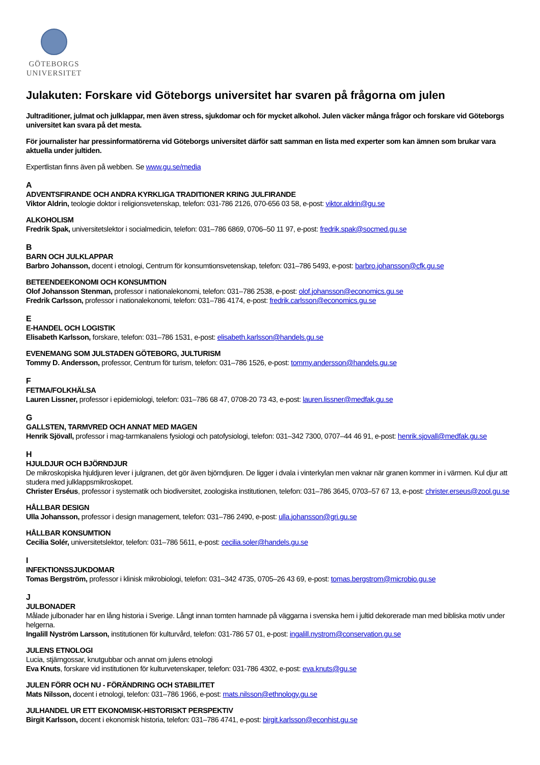GÖTEBORGS
UNIVERSITET
Julakuten: Forskare vid Göteborgs universitet har svaren på frågorna om julen
Jultraditioner, julmat och julklappar, men även stress, sjukdomar och för mycket alkohol. Julen väcker många frågor och forskare vid Göteborgs universitet kan svara på det mesta.
För journalister har pressinformatörerna vid Göteborgs universitet därför satt samman en lista med experter som kan ämnen som brukar vara aktuella under jultiden.
Expertlistan finns även på webben. Se www.gu.se/media
A
ADVENTSFIRANDE OCH ANDRA KYRKLIGA TRADITIONER KRING JULFIRANDE
Viktor Aldrin, teologie doktor i religionsvetenskap, telefon: 031-786 2126, 070-656 03 58, e-post: viktor.aldrin@gu.se
ALKOHOLISM
Fredrik Spak, universitetslektor i socialmedicin, telefon: 031–786 6869, 0706–50 11 97, e-post: fredrik.spak@socmed.gu.se
B
BARN OCH JULKLAPPAR
Barbro Johansson, docent i etnologi, Centrum för konsumtionsvetenskap, telefon: 031–786 5493, e-post: barbro.johansson@cfk.gu.se
BETEENDEEKONOMI OCH KONSUMTION
Olof Johansson Stenman, professor i nationalekonomi, telefon: 031–786 2538, e-post: olof.johansson@economics.gu.se
Fredrik Carlsson, professor i nationalekonomi, telefon: 031–786 4174, e-post: fredrik.carlsson@economics.gu.se
E
E-HANDEL OCH LOGISTIK
Elisabeth Karlsson, forskare, telefon: 031–786 1531, e-post: elisabeth.karlsson@handels.gu.se
EVENEMANG SOM JULSTADEN GÖTEBORG, JULTURISM
Tommy D. Andersson, professor, Centrum för turism, telefon: 031–786 1526, e-post: tommy.andersson@handels.gu.se
F
FETMA/FOLKHÄLSA
Lauren Lissner, professor i epidemiologi, telefon: 031–786 68 47, 0708-20 73 43, e-post: lauren.lissner@medfak.gu.se
G
GALLSTEN, TARMVRED OCH ANNAT MED MAGEN
Henrik Sjövall, professor i mag-tarmkanalens fysiologi och patofysiologi, telefon: 031–342 7300, 0707–44 46 91, e-post: henrik.sjovall@medfak.gu.se
H
HJULDJUR OCH BJÖRNDJUR
De mikroskopiska hjuldjuren lever i julgranen, det gör även björndjuren. De ligger i dvala i vinterkylan men vaknar när granen kommer in i värmen. Kul djur att studera med julklappsmikroskopet.
Christer Erséus, professor i systematik och biodiversitet, zoologiska institutionen, telefon: 031–786 3645, 0703–57 67 13, e-post: christer.erseus@zool.gu.se
HÅLLBAR DESIGN
Ulla Johansson, professor i design management, telefon: 031–786 2490, e-post: ulla.johansson@gri.gu.se
HÅLLBAR KONSUMTION
Cecilia Solér, universitetslektor, telefon: 031–786 5611, e-post: cecilia.soler@handels.gu.se
I
INFEKTIONSSJUKDOMAR
Tomas Bergström, professor i klinisk mikrobiologi, telefon: 031–342 4735, 0705–26 43 69, e-post: tomas.bergstrom@microbio.gu.se
J
JULBONADER
Målade julbonader har en lång historia i Sverige. Långt innan tomten hamnade på väggarna i svenska hem i jultid dekorerade man med bibliska motiv under helgerna.
Ingalill Nyström Larsson, institutionen för kulturvård, telefon: 031-786 57 01, e-post: ingalill.nystrom@conservation.gu.se
JULENS ETNOLOGI
Lucia, stjärngossar, knutgubbar och annat om julens etnologi
Eva Knuts, forskare vid institutionen för kulturvetenskaper, telefon: 031-786 4302, e-post: eva.knuts@gu.se
JULEN FÖRR OCH NU - FÖRÄNDRING OCH STABILITET
Mats Nilsson, docent i etnologi, telefon: 031–786 1966, e-post: mats.nilsson@ethnology.gu.se
JULHANDEL UR ETT EKONOMISK-HISTORISKT PERSPEKTIV
Birgit Karlsson, docent i ekonomisk historia, telefon: 031–786 4741, e-post: birgit.karlsson@econhist.gu.se